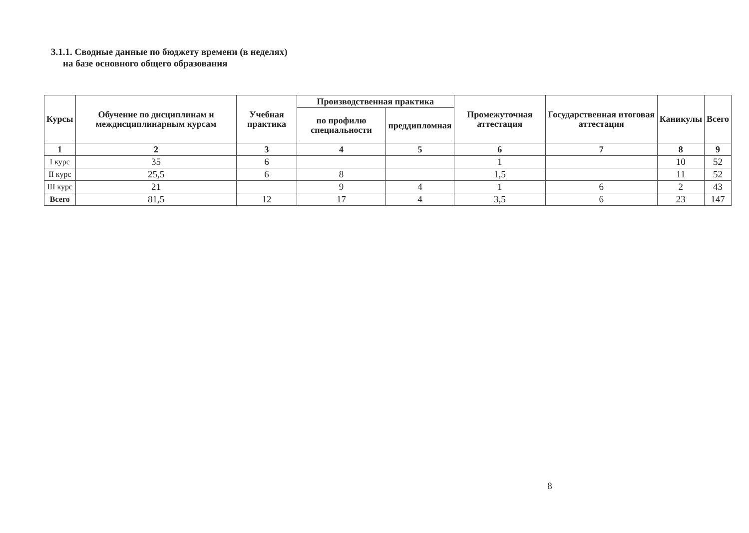3.1.1. Сводные данные по бюджету времени (в неделях)
на базе основного общего образования
| Курсы | Обучение по дисциплинам и междисциплинарным курсам | Учебная практика | Производственная практика | | Промежуточная аттестация | Государственная итоговая аттестация | Каникулы | Всего |
| --- | --- | --- | --- | --- | --- | --- | --- | --- |
| | | | по профилю специальности | преддипломная | | | | |
| 1 | 2 | 3 | 4 | 5 | 6 | 7 | 8 | 9 |
| I курс | 35 | 6 | | | 1 | | 10 | 52 |
| II курс | 25,5 | 6 | 8 | | 1,5 | | 11 | 52 |
| III курс | 21 | | 9 | 4 | 1 | 6 | 2 | 43 |
| Всего | 81,5 | 12 | 17 | 4 | 3,5 | 6 | 23 | 147 |
8